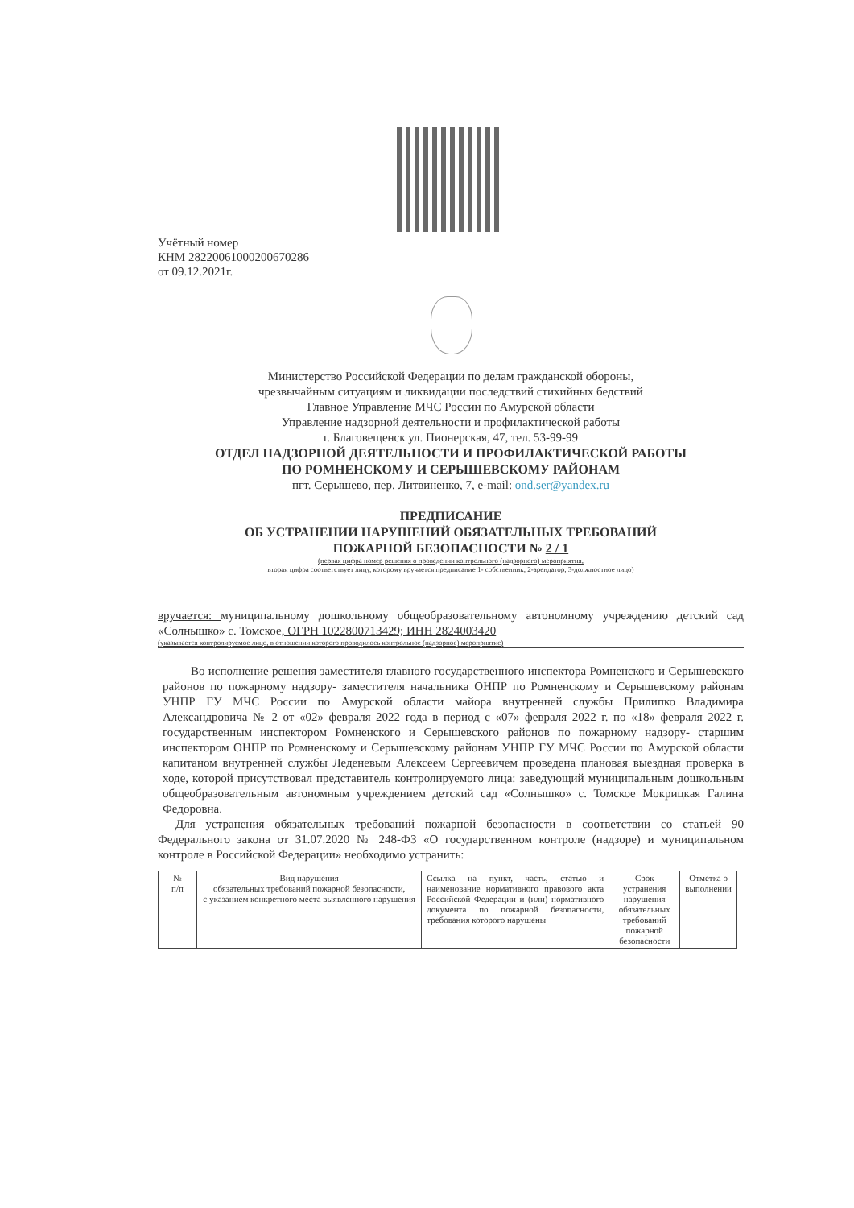Учётный номер
КНМ 28220061000200670286
от 09.12.2021г.
Министерство Российской Федерации по делам гражданской обороны,
чрезвычайным ситуациям и ликвидации последствий стихийных бедствий
Главное Управление МЧС России по Амурской области
Управление надзорной деятельности и профилактической работы
г. Благовещенск ул. Пионерская, 47, тел. 53-99-99
ОТДЕЛ НАДЗОРНОЙ ДЕЯТЕЛЬНОСТИ И ПРОФИЛАКТИЧЕСКОЙ РАБОТЫ
ПО РОМНЕНСКОМУ И СЕРЫШЕВСКОМУ РАЙОНАМ
пгт. Серышево, пер. Литвиненко, 7, e-mail: ond.ser@yandex.ru
ПРЕДПИСАНИЕ
ОБ УСТРАНЕНИИ НАРУШЕНИЙ ОБЯЗАТЕЛЬНЫХ ТРЕБОВАНИЙ
ПОЖАРНОЙ БЕЗОПАСНОСТИ № 2 / 1
(первая цифра номер решения о проведении контрольного (надзорного) мероприятия,
вторая цифра соответствует лицу, которому вручается предписание 1- собственник, 2-арендатор, 3-должностное лицо)
вручается: муниципальному дошкольному общеобразовательному автономному учреждению детский сад «Солнышко» с. Томское, ОГРН 1022800713429; ИНН 2824003420
(указывается контролируемое лицо, в отношении которого проводилось контрольное (надзорное) мероприятие)
Во исполнение решения заместителя главного государственного инспектора Ромненского и Серышевского районов по пожарному надзору- заместителя начальника ОНПР по Ромненскому и Серышевскому районам УНПР ГУ МЧС России по Амурской области майора внутренней службы Прилипко Владимира Александровича № 2 от «02» февраля 2022 года в период с «07» февраля 2022 г. по «18» февраля 2022 г. государственным инспектором Ромненского и Серышевского районов по пожарному надзору- старшим инспектором ОНПР по Ромненскому и Серышевскому районам УНПР ГУ МЧС России по Амурской области капитаном внутренней службы Леденевым Алексеем Сергеевичем проведена плановая выездная проверка в ходе, которой присутствовал представитель контролируемого лица: заведующий муниципальным дошкольным общеобразовательным автономным учреждением детский сад «Солнышко» с. Томское Мокрицкая Галина Федоровна.
Для устранения обязательных требований пожарной безопасности в соответствии со статьей 90 Федерального закона от 31.07.2020 № 248-ФЗ «О государственном контроле (надзоре) и муниципальном контроле в Российской Федерации» необходимо устранить:
| № п/п | Вид нарушения обязательных требований пожарной безопасности, с указанием конкретного места выявленного нарушения | Ссылка на пункт, часть, статью и наименование нормативного правового акта Российской Федерации и (или) нормативного документа по пожарной безопасности, требования которого нарушены | Срок устранения нарушения обязательных требований пожарной безопасности | Отметка о выполнении |
| --- | --- | --- | --- | --- |